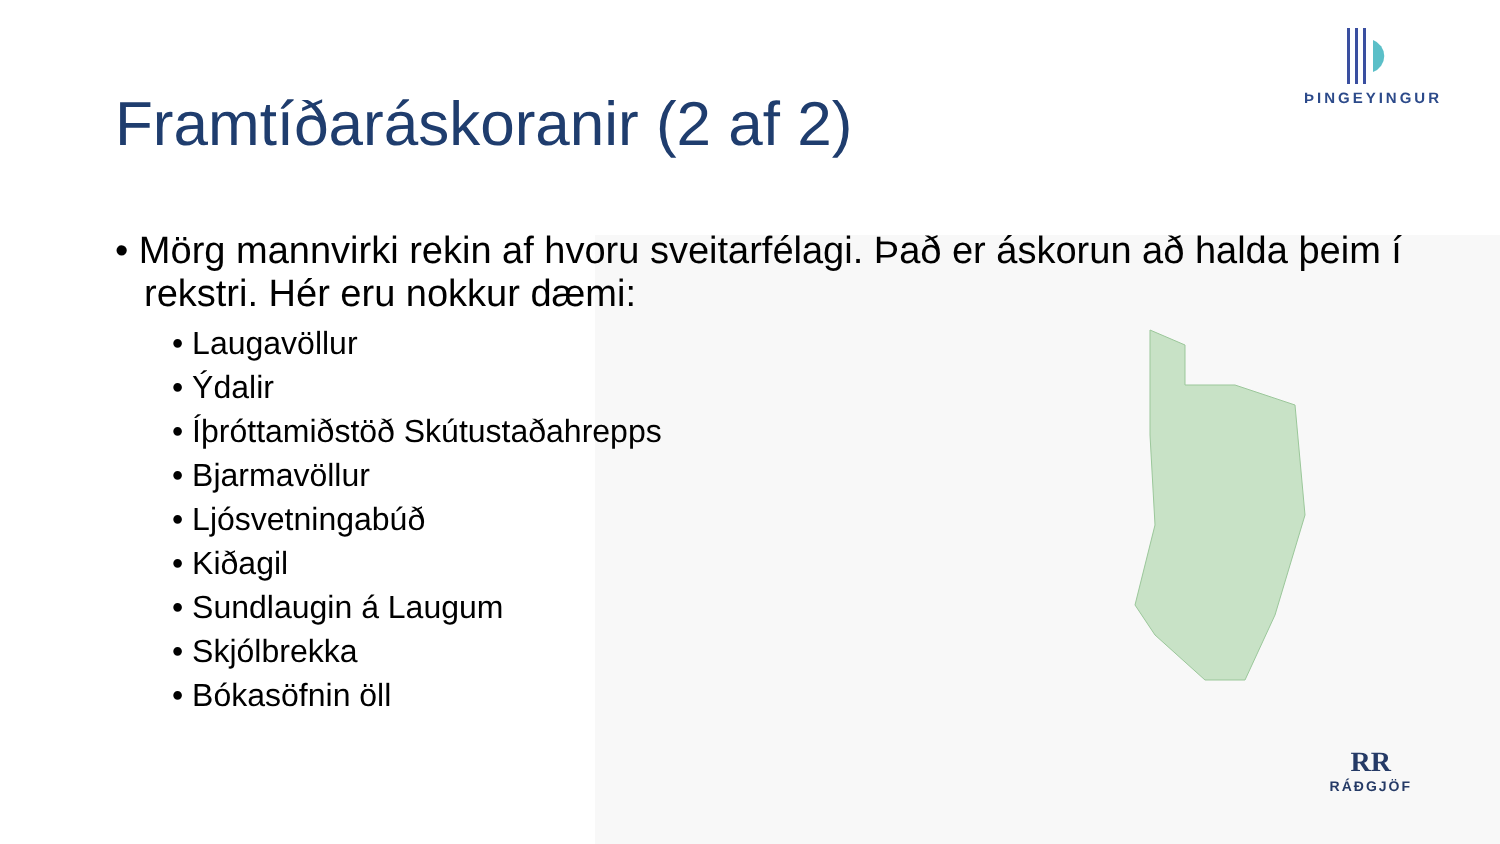ÞINGEYINGUR
RR
RÁÐGJÖF
Framtíðaráskoranir (2 af 2)
• Mörg mannvirki rekin af hvoru sveitarfélagi. Það er áskorun að halda þeim í rekstri. Hér eru nokkur dæmi:
• Laugavöllur
• Ýdalir
• Íþróttamiðstöð Skútustaðahrepps
• Bjarmavöllur
• Ljósvetningabúð
• Kiðagil
• Sundlaugin á Laugum
• Skjólbrekka
• Bókasöfnin öll